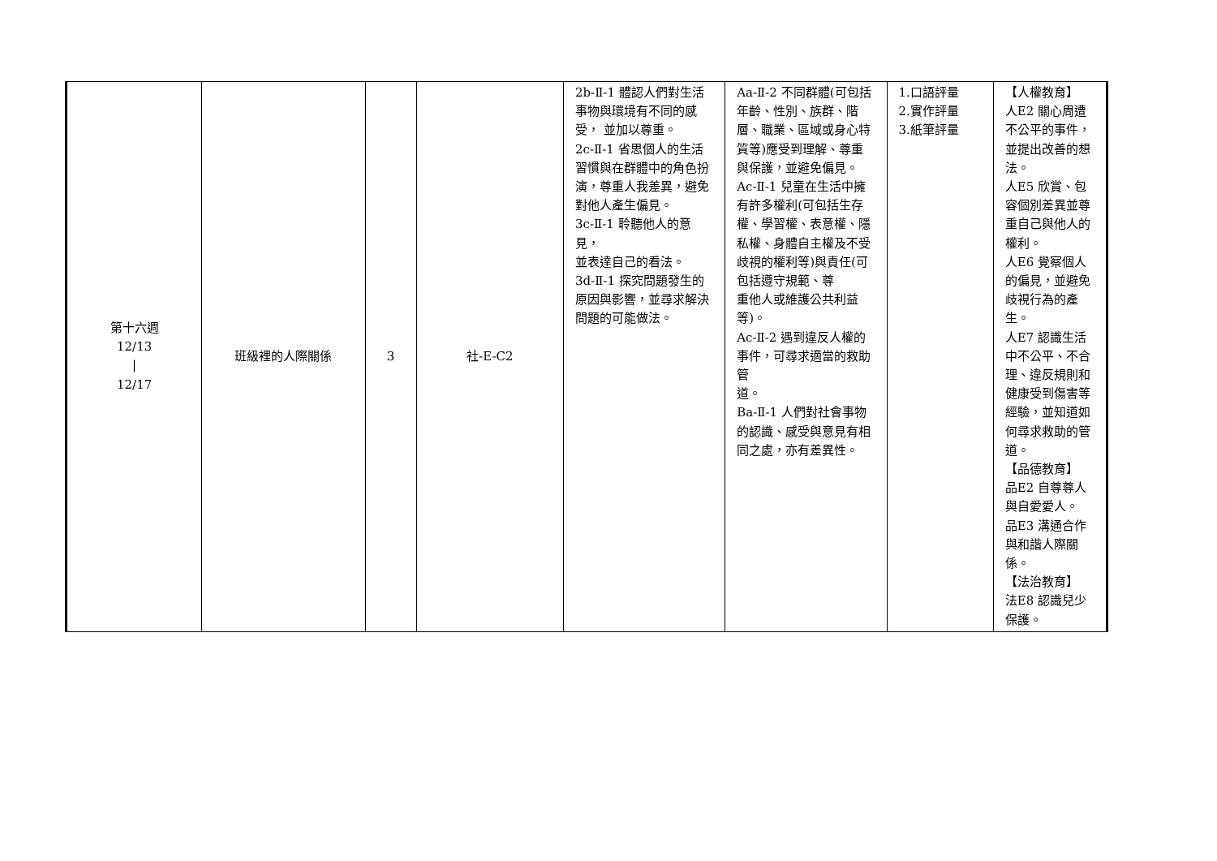| 第十六週 12/13 / 12/17 | 班級裡的人際關係 | 3 | 社-E-C2 | 2b-Ⅱ-1 體認人們對生活事物與環境有不同的感受， 並加以尊重。 2c-Ⅱ-1 省思個人的生活習慣與在群體中的角色扮演，尊重人我差異，避免對他人產生偏見。 3c-Ⅱ-1 聆聽他人的意見， 並表達自己的看法。 3d-Ⅱ-1 探究問題發生的原因與影響，並尋求解決問題的可能做法。 | Aa-Ⅱ-2 不同群體(可包括年齡、性別、族群、階層、職業、區域或身心特質等)應受到理解、尊重與保護，並避免偏見。 Ac-Ⅱ-1 兒童在生活中擁有許多權利(可包括生存權、學習權、表意權、隱私權、身體自主權及不受歧視的權利等)與責任(可包括遵守規範、尊 重他人或維護公共利益 等)。 Ac-Ⅱ-2 遇到違反人權的事件，可尋求適當的救助管 道。 Ba-Ⅱ-1 人們對社會事物的認識、感受與意見有相同之處，亦有差異性。 | 1.口語評量 2.實作評量 3.紙筆評量 | 【人權教育】 人E2 關心周遭不公平的事件，並提出改善的想法。 人E5 欣賞、包容個別差異並尊重自己與他人的權利。 人E6 覺察個人的偏見，並避免歧視行為的產生。 人E7 認識生活中不公平、不合理、違反規則和健康受到傷害等經驗，並知道如何尋求救助的管道。 【品德教育】 品E2 自尊尊人與自愛愛人。 品E3 溝通合作與和諧人際關係。 【法治教育】 法E8 認識兒少保護。 |